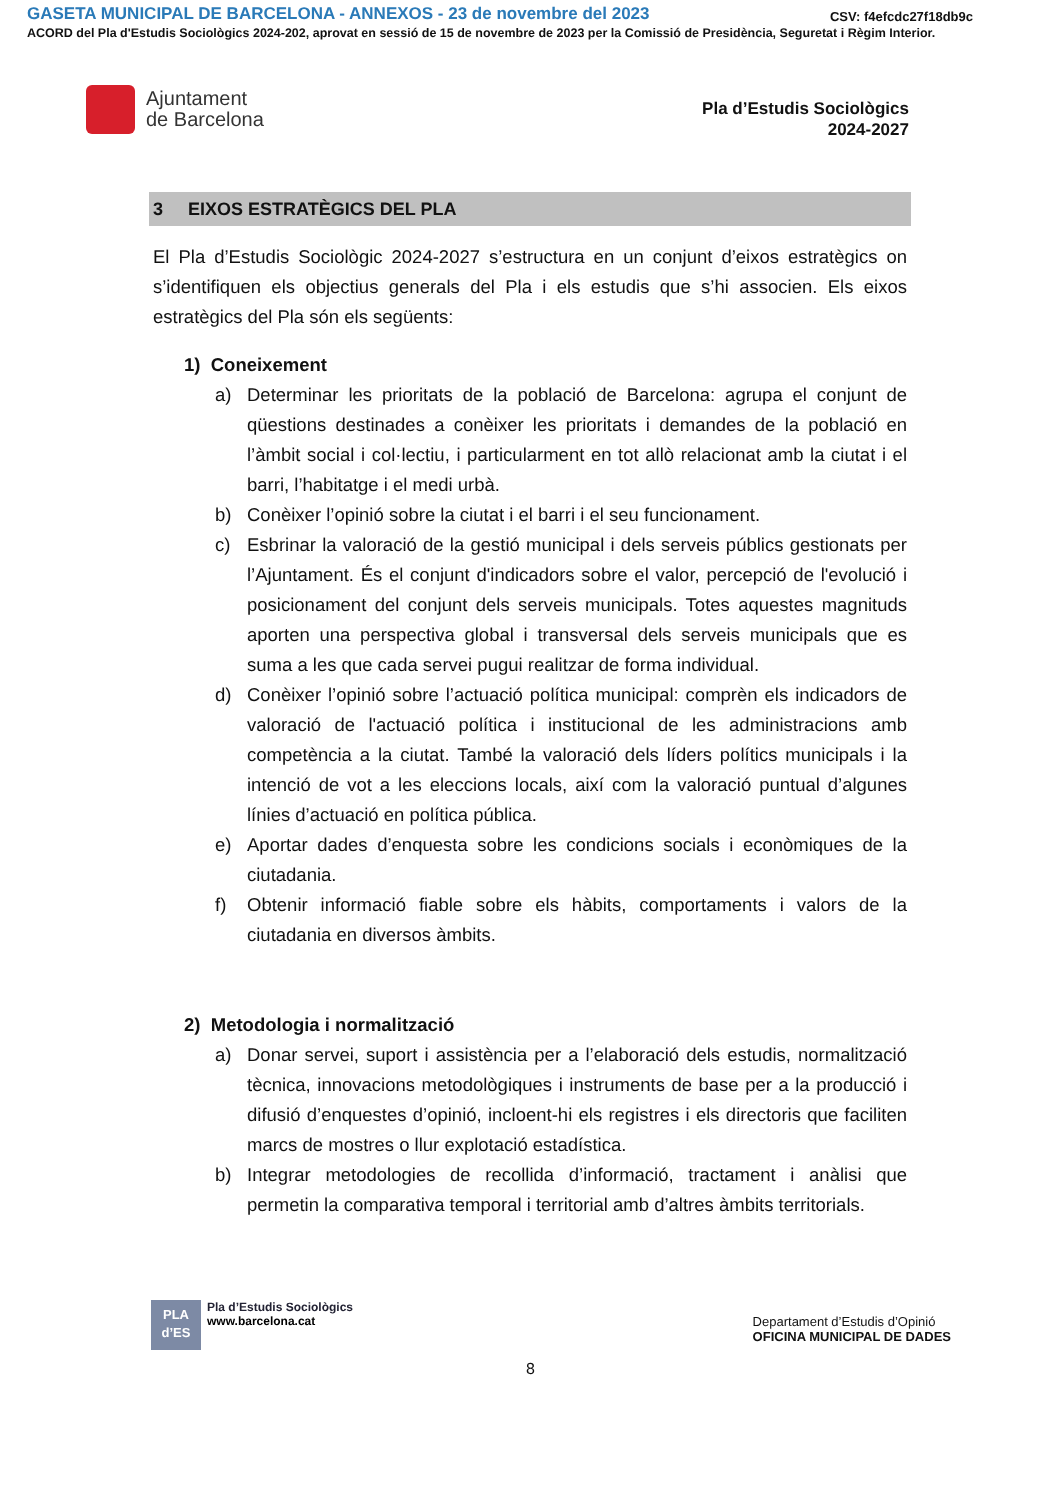GASETA MUNICIPAL DE BARCELONA - ANNEXOS - 23 de novembre del 2023 CSV: f4efcdc27f18db9c
ACORD del Pla d'Estudis Sociològics 2024-202, aprovat en sessió de 15 de novembre de 2023 per la Comissió de Presidència, Seguretat i Règim Interior.
Ajuntament
de Barcelona
Pla d’Estudis Sociològics
2024-2027
3 EIXOS ESTRATÈGICS DEL PLA
El Pla d’Estudis Sociològic 2024-2027 s’estructura en un conjunt d’eixos estratègics on s’identifiquen els objectius generals del Pla i els estudis que s’hi associen. Els eixos estratègics del Pla són els següents:
1) Coneixement
a) Determinar les prioritats de la població de Barcelona: agrupa el conjunt de qüestions destinades a conèixer les prioritats i demandes de la població en l’àmbit social i col·lectiu, i particularment en tot allò relacionat amb la ciutat i el barri, l’habitatge i el medi urbà.
b) Conèixer l’opinió sobre la ciutat i el barri i el seu funcionament.
c) Esbrinar la valoració de la gestió municipal i dels serveis públics gestionats per l’Ajuntament. És el conjunt d'indicadors sobre el valor, percepció de l'evolució i posicionament del conjunt dels serveis municipals. Totes aquestes magnituds aporten una perspectiva global i transversal dels serveis municipals que es suma a les que cada servei pugui realitzar de forma individual.
d) Conèixer l’opinió sobre l’actuació política municipal: comprèn els indicadors de valoració de l'actuació política i institucional de les administracions amb competència a la ciutat. També la valoració dels líders polítics municipals i la intenció de vot a les eleccions locals, així com la valoració puntual d’algunes línies d’actuació en política pública.
e) Aportar dades d’enquesta sobre les condicions socials i econòmiques de la ciutadania.
f) Obtenir informació fiable sobre els hàbits, comportaments i valors de la ciutadania en diversos àmbits.
2) Metodologia i normalització
a) Donar servei, suport i assistència per a l’elaboració dels estudis, normalització tècnica, innovacions metodològiques i instruments de base per a la producció i difusió d’enquestes d’opinió, incloent-hi els registres i els directoris que faciliten marcs de mostres o llur explotació estadística.
b) Integrar metodologies de recollida d’informació, tractament i anàlisi que permetin la comparativa temporal i territorial amb d’altres àmbits territorials.
PLA
d’ES
Pla d’Estudis Sociològics
www.barcelona.cat
Departament d’Estudis d’Opinió
OFICINA MUNICIPAL DE DADES
8